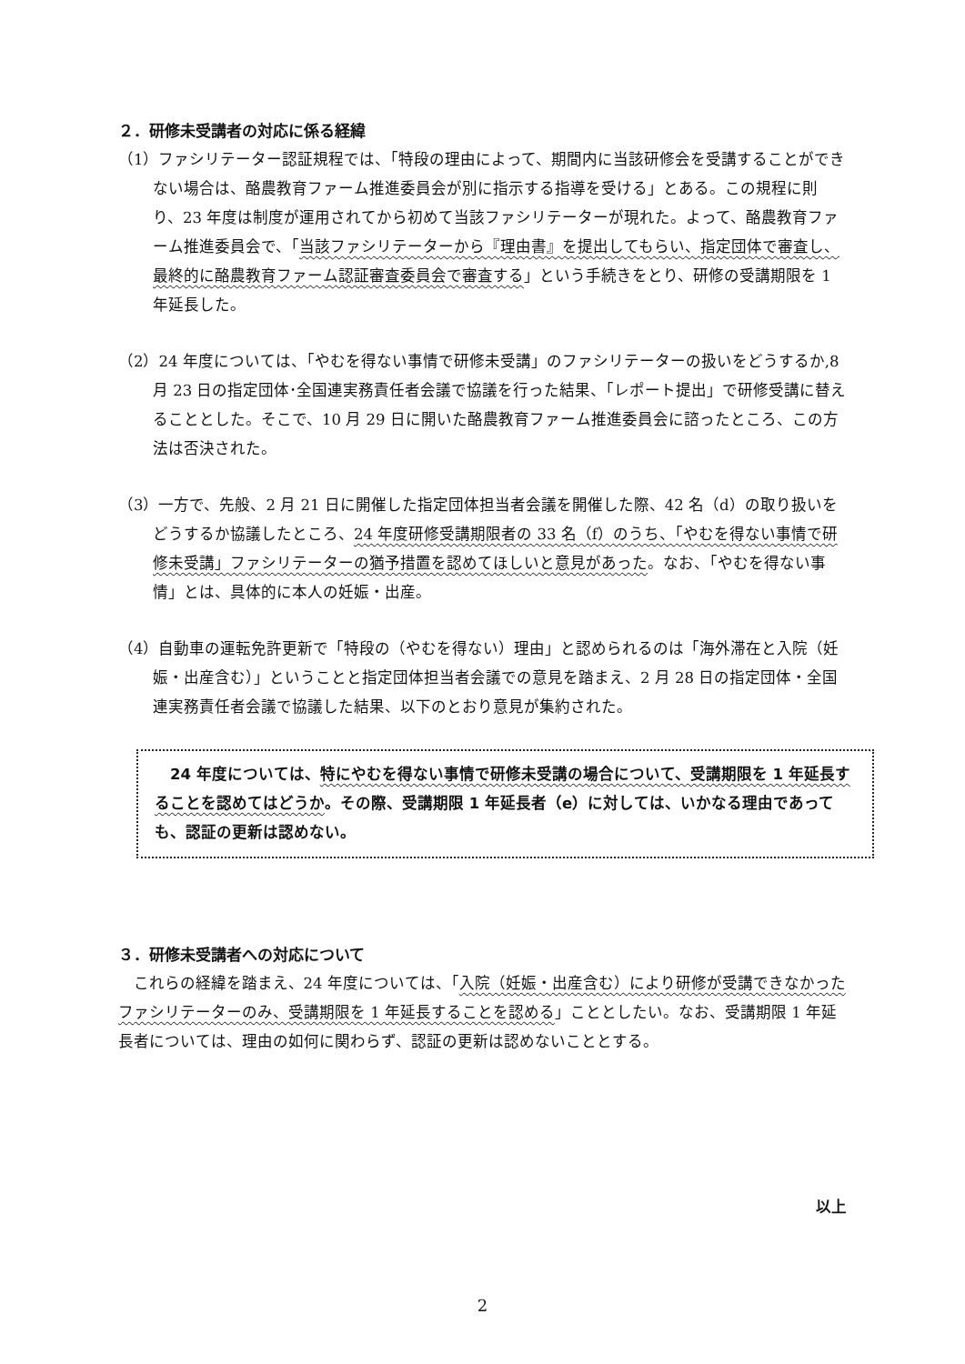２．研修未受講者の対応に係る経緯
（1）ファシリテーター認証規程では、「特段の理由によって、期間内に当該研修会を受講することができない場合は、酪農教育ファーム推進委員会が別に指示する指導を受ける」とある。この規程に則り、23 年度は制度が運用されてから初めて当該ファシリテーターが現れた。よって、酪農教育ファーム推進委員会で、「当該ファシリテーターから『理由書』を提出してもらい、指定団体で審査し、最終的に酪農教育ファーム認証審査委員会で審査する」という手続きをとり、研修の受講期限を 1 年延長した。
（2）24 年度については、「やむを得ない事情で研修未受講」のファシリテーターの扱いをどうするか,8 月 23 日の指定団体･全国連実務責任者会議で協議を行った結果、「レポート提出」で研修受講に替えることとした。そこで、10 月 29 日に開いた酪農教育ファーム推進委員会に諮ったところ、この方法は否決された。
（3）一方で、先般、2 月 21 日に開催した指定団体担当者会議を開催した際、42 名（d）の取り扱いをどうするか協議したところ、24 年度研修受講期限者の 33 名（f）のうち、「やむを得ない事情で研修未受講」ファシリテーターの猶予措置を認めてほしいと意見があった。なお、「やむを得ない事情」とは、具体的に本人の妊娠・出産。
（4）自動車の運転免許更新で「特段の（やむを得ない）理由」と認められるのは「海外滞在と入院（妊娠・出産含む）」ということと指定団体担当者会議での意見を踏まえ、2 月 28 日の指定団体・全国連実務責任者会議で協議した結果、以下のとおり意見が集約された。
　24 年度については、特にやむを得ない事情で研修未受講の場合について、受講期限を 1 年延長することを認めてはどうか。その際、受講期限 1 年延長者（e）に対しては、いかなる理由であっても、認証の更新は認めない。
３．研修未受講者への対応について
これらの経緯を踏まえ、24 年度については、「入院（妊娠・出産含む）により研修が受講できなかったファシリテーターのみ、受講期限を 1 年延長することを認める」こととしたい。なお、受講期限 1 年延長者については、理由の如何に関わらず、認証の更新は認めないこととする。
以上
2